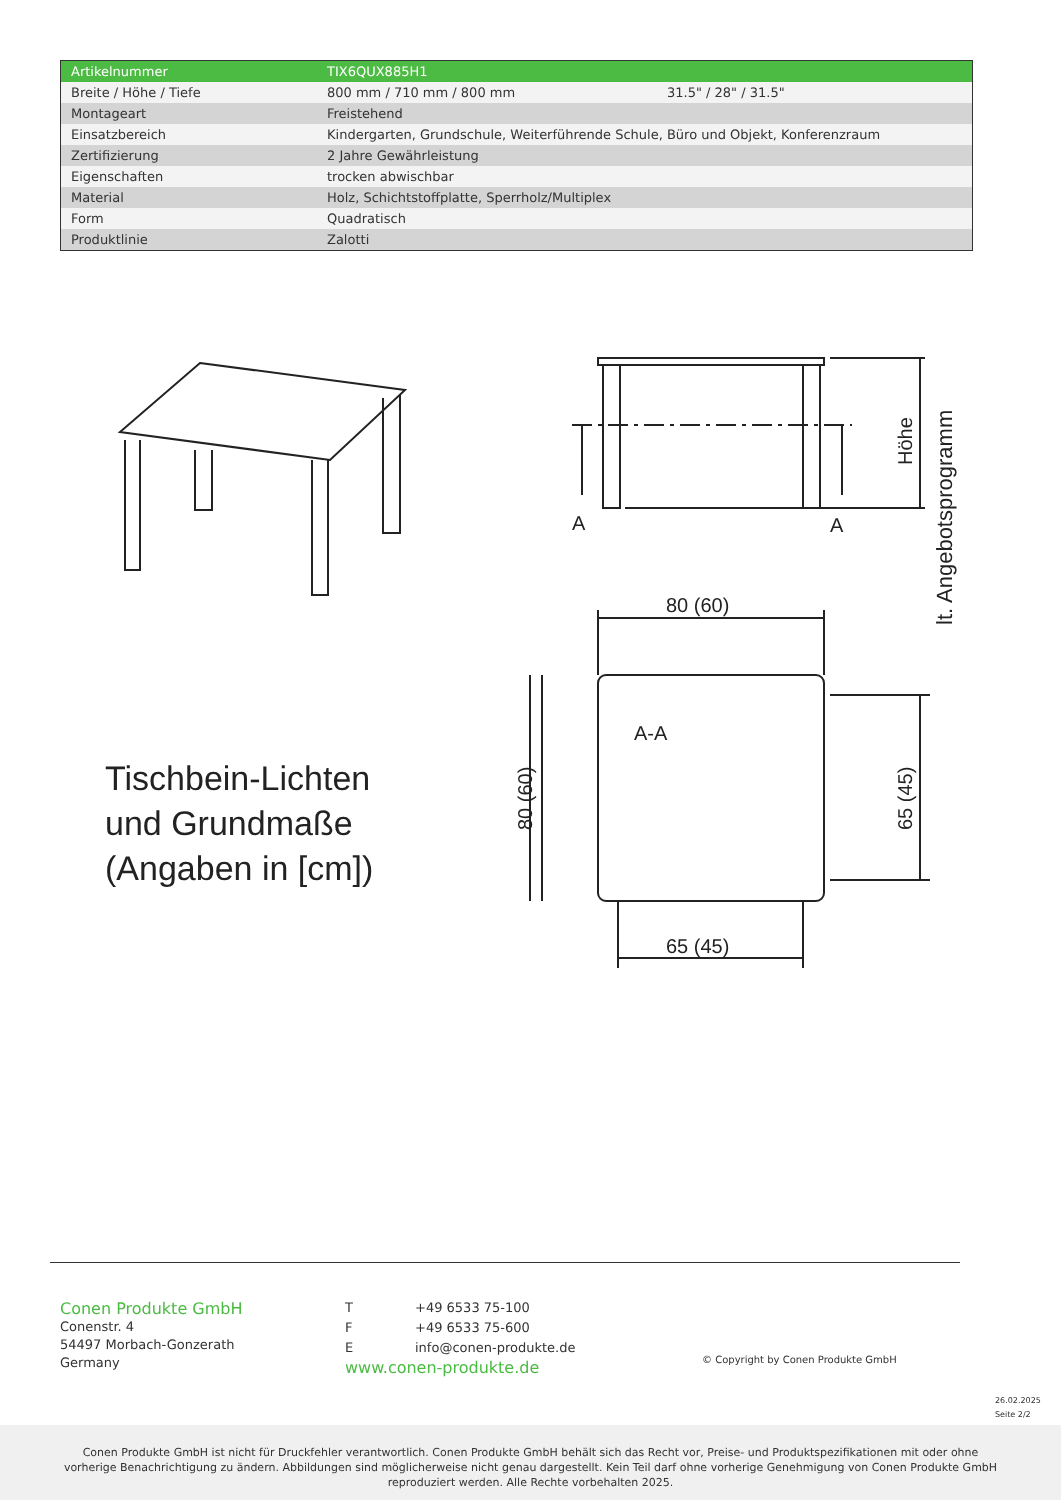| Artikelnummer | TIX6QUX885H1 | |
| Breite / Höhe / Tiefe | 800 mm / 710 mm / 800 mm | 31.5" / 28" / 31.5" |
| Montageart | Freistehend | |
| Einsatzbereich | Kindergarten, Grundschule, Weiterführende Schule, Büro und Objekt, Konferenzraum | |
| Zertifizierung | 2 Jahre Gewährleistung | |
| Eigenschaften | trocken abwischbar | |
| Material | Holz, Schichtstoffplatte, Sperrholz/Multiplex | |
| Form | Quadratisch | |
| Produktlinie | Zalotti | |
A
A
80 (60)
65 (45)
A-A
Tischbein-Lichten
und Grundmaße
(Angaben in [cm])
80 (60)
65 (45)
Höhe
lt. Angebotsprogramm
Conen Produkte GmbH
Conenstr. 4
54497 Morbach-Gonzerath
Germany
T +49 6533 75-100
F +49 6533 75-600
Einfo@conen-produkte.de
www.conen-produkte.de
© Copyright by Conen Produkte GmbH
26.02.2025
Seite 2/2
Conen Produkte GmbH ist nicht für Druckfehler verantwortlich. Conen Produkte GmbH behält sich das Recht vor, Preise- und Produktspezifikationen mit oder ohne
vorherige Benachrichtigung zu ändern. Abbildungen sind möglicherweise nicht genau dargestellt. Kein Teil darf ohne vorherige Genehmigung von Conen Produkte GmbH
reproduziert werden. Alle Rechte vorbehalten 2025.